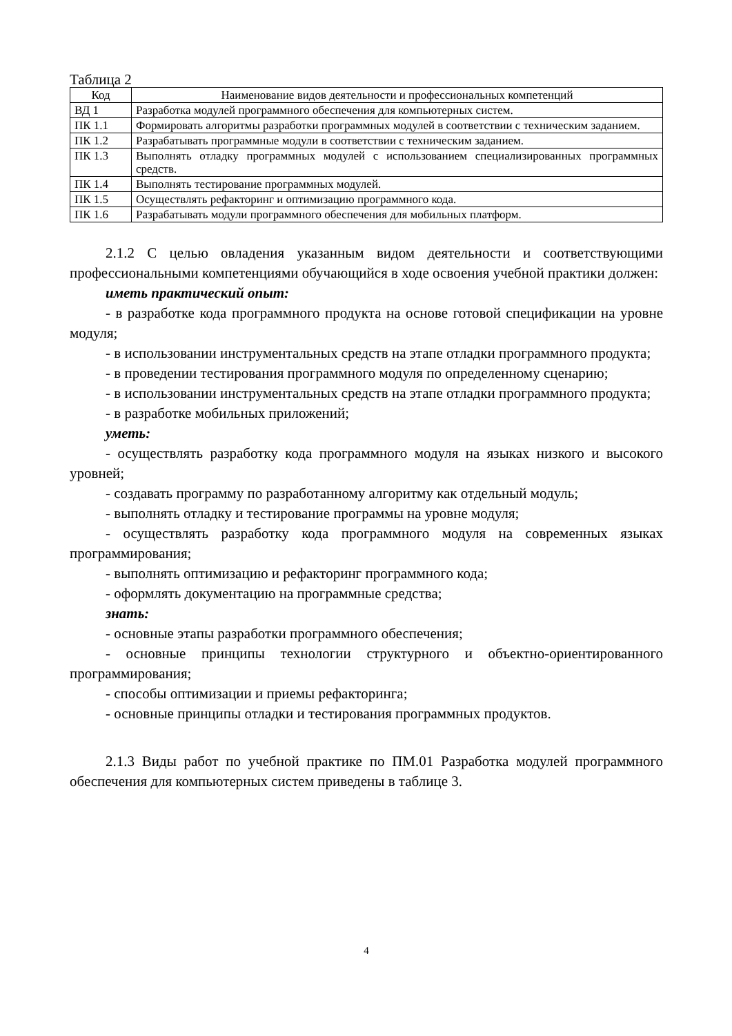Таблица 2
| Код | Наименование видов деятельности и профессиональных компетенций |
| --- | --- |
| ВД 1 | Разработка модулей программного обеспечения для компьютерных систем. |
| ПК 1.1 | Формировать алгоритмы разработки программных модулей в соответствии с техническим заданием. |
| ПК 1.2 | Разрабатывать программные модули в соответствии с техническим заданием. |
| ПК 1.3 | Выполнять отладку программных модулей с использованием специализированных программных средств. |
| ПК 1.4 | Выполнять тестирование программных модулей. |
| ПК 1.5 | Осуществлять рефакторинг и оптимизацию программного кода. |
| ПК 1.6 | Разрабатывать модули программного обеспечения для мобильных платформ. |
2.1.2 С целью овладения указанным видом деятельности и соответствующими профессиональными компетенциями обучающийся в ходе освоения учебной практики должен:
иметь практический опыт:
- в разработке кода программного продукта на основе готовой спецификации на уровне модуля;
- в использовании инструментальных средств на этапе отладки программного продукта;
- в проведении тестирования программного модуля по определенному сценарию;
- в использовании инструментальных средств на этапе отладки программного продукта;
- в разработке мобильных приложений;
уметь:
- осуществлять разработку кода программного модуля на языках низкого и высокого уровней;
- создавать программу по разработанному алгоритму как отдельный модуль;
- выполнять отладку и тестирование программы на уровне модуля;
- осуществлять разработку кода программного модуля на современных языках программирования;
- выполнять оптимизацию и рефакторинг программного кода;
- оформлять документацию на программные средства;
знать:
- основные этапы разработки программного обеспечения;
- основные принципы технологии структурного и объектно-ориентированного программирования;
- способы оптимизации и приемы рефакторинга;
- основные принципы отладки и тестирования программных продуктов.
2.1.3 Виды работ по учебной практике по ПМ.01 Разработка модулей программного обеспечения для компьютерных систем приведены в таблице 3.
4